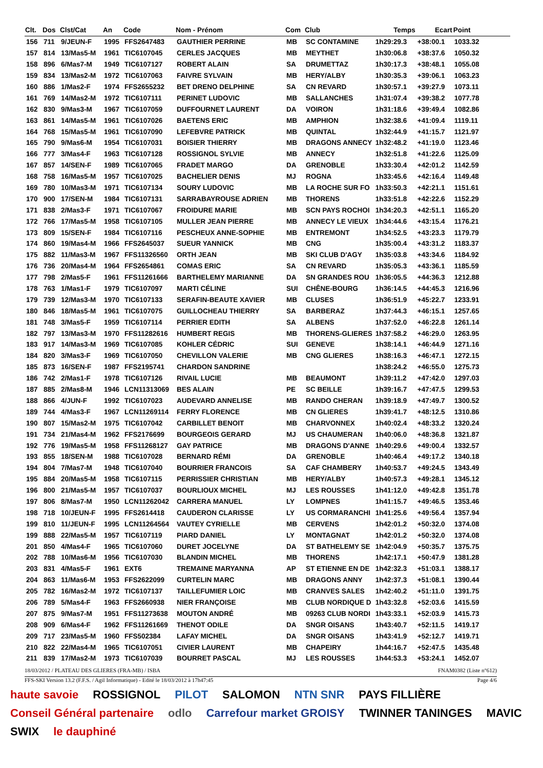| Clt. | Dos | Clst/Cat | An | Code | Nom - Prénom | Com | Club | Temps | Ecart | Point |
| --- | --- | --- | --- | --- | --- | --- | --- | --- | --- | --- |
| 156 | 711 | 9/JEUN-F | 1995 | FFS2647483 | GAUTHIER PERRINE | MB | SC CONTAMINE | 1h29:29.3 | +38:00.1 | 1033.32 |
| 157 | 814 | 13/Mas5-M | 1961 | TIC6107045 | CERLES JACQUES | MB | MEYTHET | 1h30:06.8 | +38:37.6 | 1050.32 |
| 158 | 896 | 6/Mas7-M | 1949 | TIC6107127 | ROBERT ALAIN | SA | DRUMETTAZ | 1h30:17.3 | +38:48.1 | 1055.08 |
| 159 | 834 | 13/Mas2-M | 1972 | TIC6107063 | FAIVRE SYLVAIN | MB | HERY/ALBY | 1h30:35.3 | +39:06.1 | 1063.23 |
| 160 | 886 | 1/Mas2-F | 1974 | FFS2655232 | BET DRENO DELPHINE | SA | CN REVARD | 1h30:57.1 | +39:27.9 | 1073.11 |
| 161 | 769 | 14/Mas2-M | 1972 | TIC6107111 | PERINET LUDOVIC | MB | SALLANCHES | 1h31:07.4 | +39:38.2 | 1077.78 |
| 162 | 830 | 9/Mas3-M | 1967 | TIC6107059 | DUFFOURNET LAURENT | DA | VOIRON | 1h31:18.6 | +39:49.4 | 1082.86 |
| 163 | 861 | 14/Mas5-M | 1961 | TIC6107026 | BAETENS ERIC | MB | AMPHION | 1h32:38.6 | +41:09.4 | 1119.11 |
| 164 | 768 | 15/Mas5-M | 1961 | TIC6107090 | LEFEBVRE PATRICK | MB | QUINTAL | 1h32:44.9 | +41:15.7 | 1121.97 |
| 165 | 790 | 9/Mas6-M | 1954 | TIC6107031 | BOISIER THIERRY | MB | DRAGONS ANNECY | 1h32:48.2 | +41:19.0 | 1123.46 |
| 166 | 777 | 3/Mas4-F | 1963 | TIC6107128 | ROSSIGNOL SYLVIE | MB | ANNECY | 1h32:51.8 | +41:22.6 | 1125.09 |
| 167 | 857 | 14/SEN-F | 1989 | TIC6107065 | FRADET MARGO | DA | GRENOBLE | 1h33:30.4 | +42:01.2 | 1142.59 |
| 168 | 758 | 16/Mas5-M | 1957 | TIC6107025 | BACHELIER DENIS | MJ | ROGNA | 1h33:45.6 | +42:16.4 | 1149.48 |
| 169 | 780 | 10/Mas3-M | 1971 | TIC6107134 | SOURY LUDOVIC | MB | LA ROCHE SUR FO | 1h33:50.3 | +42:21.1 | 1151.61 |
| 170 | 900 | 17/SEN-M | 1984 | TIC6107131 | SARRABAYROUSE ADRIEN | MB | THORENS | 1h33:51.8 | +42:22.6 | 1152.29 |
| 171 | 838 | 2/Mas3-F | 1971 | TIC6107067 | FROIDURE MARIE | MB | SCN PAYS ROCHOI | 1h34:20.3 | +42:51.1 | 1165.20 |
| 172 | 766 | 17/Mas5-M | 1958 | TIC6107105 | MULLER JEAN PIERRE | MB | ANNECY LE VIEUX | 1h34:44.6 | +43:15.4 | 1176.21 |
| 173 | 809 | 15/SEN-F | 1984 | TIC6107116 | PESCHEUX ANNE-SOPHIE | MB | ENTREMONT | 1h34:52.5 | +43:23.3 | 1179.79 |
| 174 | 860 | 19/Mas4-M | 1966 | FFS2645037 | SUEUR YANNICK | MB | CNG | 1h35:00.4 | +43:31.2 | 1183.37 |
| 175 | 882 | 11/Mas3-M | 1967 | FFS11326560 | ORTH JEAN | MB | SKI CLUB D'AGY | 1h35:03.8 | +43:34.6 | 1184.92 |
| 176 | 736 | 20/Mas4-M | 1964 | FFS2654861 | COMAS ERIC | SA | CN REVARD | 1h35:05.3 | +43:36.1 | 1185.59 |
| 177 | 798 | 2/Mas5-F | 1961 | FFS11261666 | BARTHELEMY MARIANNE | DA | SN GRANDES ROU | 1h36:05.5 | +44:36.3 | 1212.88 |
| 178 | 763 | 1/Mas1-F | 1979 | TIC6107097 | MARTI CÉLINE | SUI | CHÊNE-BOURG | 1h36:14.5 | +44:45.3 | 1216.96 |
| 179 | 739 | 12/Mas3-M | 1970 | TIC6107133 | SERAFIN-BEAUTE XAVIER | MB | CLUSES | 1h36:51.9 | +45:22.7 | 1233.91 |
| 180 | 846 | 18/Mas5-M | 1961 | TIC6107075 | GUILLOCHEAU THIERRY | SA | BARBERAZ | 1h37:44.3 | +46:15.1 | 1257.65 |
| 181 | 748 | 3/Mas5-F | 1959 | TIC6107114 | PERRIER EDITH | SA | ALBENS | 1h37:52.0 | +46:22.8 | 1261.14 |
| 182 | 797 | 13/Mas3-M | 1970 | FFS11282616 | HUMBERT REGIS | MB | THORENS-GLIERES | 1h37:58.2 | +46:29.0 | 1263.95 |
| 183 | 917 | 14/Mas3-M | 1969 | TIC6107085 | KOHLER CÉDRIC | SUI | GENEVE | 1h38:14.1 | +46:44.9 | 1271.16 |
| 184 | 820 | 3/Mas3-F | 1969 | TIC6107050 | CHEVILLON VALERIE | MB | CNG GLIERES | 1h38:16.3 | +46:47.1 | 1272.15 |
| 185 | 873 | 16/SEN-F | 1987 | FFS2195741 | CHARDON SANDRINE | | | 1h38:24.2 | +46:55.0 | 1275.73 |
| 186 | 742 | 2/Mas1-F | 1978 | TIC6107126 | RIVAIL LUCIE | MB | BEAUMONT | 1h39:11.2 | +47:42.0 | 1297.03 |
| 187 | 885 | 2/Mas8-M | 1946 | LCN11313069 | BES ALAIN | PE | SC BEILLE | 1h39:16.7 | +47:47.5 | 1299.53 |
| 188 | 866 | 4/JUN-F | 1992 | TIC6107023 | AUDEVARD ANNELISE | MB | RANDO CHERAN | 1h39:18.9 | +47:49.7 | 1300.52 |
| 189 | 744 | 4/Mas3-F | 1967 | LCN11269114 | FERRY FLORENCE | MB | CN GLIERES | 1h39:41.7 | +48:12.5 | 1310.86 |
| 190 | 807 | 15/Mas2-M | 1975 | TIC6107042 | CARBILLET BENOIT | MB | CHARVONNEX | 1h40:02.4 | +48:33.2 | 1320.24 |
| 191 | 734 | 21/Mas4-M | 1962 | FFS2176699 | BOURGEOIS GERARD | MJ | US CHAUMERAN | 1h40:06.0 | +48:36.8 | 1321.87 |
| 192 | 776 | 19/Mas5-M | 1958 | FFS11268127 | GAY PATRICE | MB | DRAGONS D'ANNE | 1h40:29.6 | +49:00.4 | 1332.57 |
| 193 | 855 | 18/SEN-M | 1988 | TIC6107028 | BERNARD RÉMI | DA | GRENOBLE | 1h40:46.4 | +49:17.2 | 1340.18 |
| 194 | 804 | 7/Mas7-M | 1948 | TIC6107040 | BOURRIER FRANCOIS | SA | CAF CHAMBERY | 1h40:53.7 | +49:24.5 | 1343.49 |
| 195 | 884 | 20/Mas5-M | 1958 | TIC6107115 | PERRISSIER CHRISTIAN | MB | HERY/ALBY | 1h40:57.3 | +49:28.1 | 1345.12 |
| 196 | 800 | 21/Mas5-M | 1957 | TIC6107037 | BOURLIOUX MICHEL | MJ | LES ROUSSES | 1h41:12.0 | +49:42.8 | 1351.78 |
| 197 | 806 | 8/Mas7-M | 1950 | LCN11262042 | CARRERA MANUEL | LY | LOMPNES | 1h41:15.7 | +49:46.5 | 1353.46 |
| 198 | 718 | 10/JEUN-F | 1995 | FFS2614418 | CAUDERON CLARISSE | LY | US CORMARANCHI | 1h41:25.6 | +49:56.4 | 1357.94 |
| 199 | 810 | 11/JEUN-F | 1995 | LCN11264564 | VAUTEY CYRIELLE | MB | CERVENS | 1h42:01.2 | +50:32.0 | 1374.08 |
| 199 | 888 | 22/Mas5-M | 1957 | TIC6107119 | PIARD DANIEL | LY | MONTAGNAT | 1h42:01.2 | +50:32.0 | 1374.08 |
| 201 | 850 | 4/Mas4-F | 1965 | TIC6107060 | DURET JOCELYNE | DA | ST BATHELEMY SE | 1h42:04.9 | +50:35.7 | 1375.75 |
| 202 | 788 | 10/Mas6-M | 1956 | TIC6107030 | BLANDIN MICHEL | MB | THORENS | 1h42:17.1 | +50:47.9 | 1381.28 |
| 203 | 831 | 4/Mas5-F | 1961 | EXT6 | TREMAINE MARYANNA | AP | ST ETIENNE EN DE | 1h42:32.3 | +51:03.1 | 1388.17 |
| 204 | 863 | 11/Mas6-M | 1953 | FFS2622099 | CURTELIN MARC | MB | DRAGONS ANNY | 1h42:37.3 | +51:08.1 | 1390.44 |
| 205 | 782 | 16/Mas2-M | 1972 | TIC6107137 | TAILLEFUMIER LOIC | MB | CRANVES SALES | 1h42:40.2 | +51:11.0 | 1391.75 |
| 206 | 789 | 5/Mas4-F | 1963 | FFS2660938 | NIER FRANÇOISE | MB | CLUB NORDIQUE D | 1h43:32.8 | +52:03.6 | 1415.59 |
| 207 | 875 | 9/Mas7-M | 1951 | FFS11273638 | MOUTON ANDRÉ | MB | 09263 CLUB NORDI | 1h43:33.1 | +52:03.9 | 1415.73 |
| 208 | 909 | 6/Mas4-F | 1962 | FFS11261669 | THENOT ODILE | DA | SNGR OISANS | 1h43:40.7 | +52:11.5 | 1419.17 |
| 209 | 717 | 23/Mas5-M | 1960 | FFS502384 | LAFAY MICHEL | DA | SNGR OISANS | 1h43:41.9 | +52:12.7 | 1419.71 |
| 210 | 822 | 22/Mas4-M | 1965 | TIC6107051 | CIVIER LAURENT | MB | CHAPEIRY | 1h44:16.7 | +52:47.5 | 1435.48 |
| 211 | 839 | 17/Mas2-M | 1973 | TIC6107039 | BOURRET PASCAL | MJ | LES ROUSSES | 1h44:53.3 | +53:24.1 | 1452.07 |
18/03/2012 / PLATEAU DES GLIERES (FRA-MB) / ISBA FNAM0382 (Liste n°612)
FFS-SKI Version 13.2 (F.F.S. / Agil Informatique) - Edité le 18/03/2012 à 17h47:45 Page 4/6
haute savoie ROSSIGNOL PILOT SALOMON NTN SNR PAYS FILLIÈRE Conseil Général partenaire odlo Carrefour market GROISY TWINNER TANINGES MAVIC SWIX le dauphiné